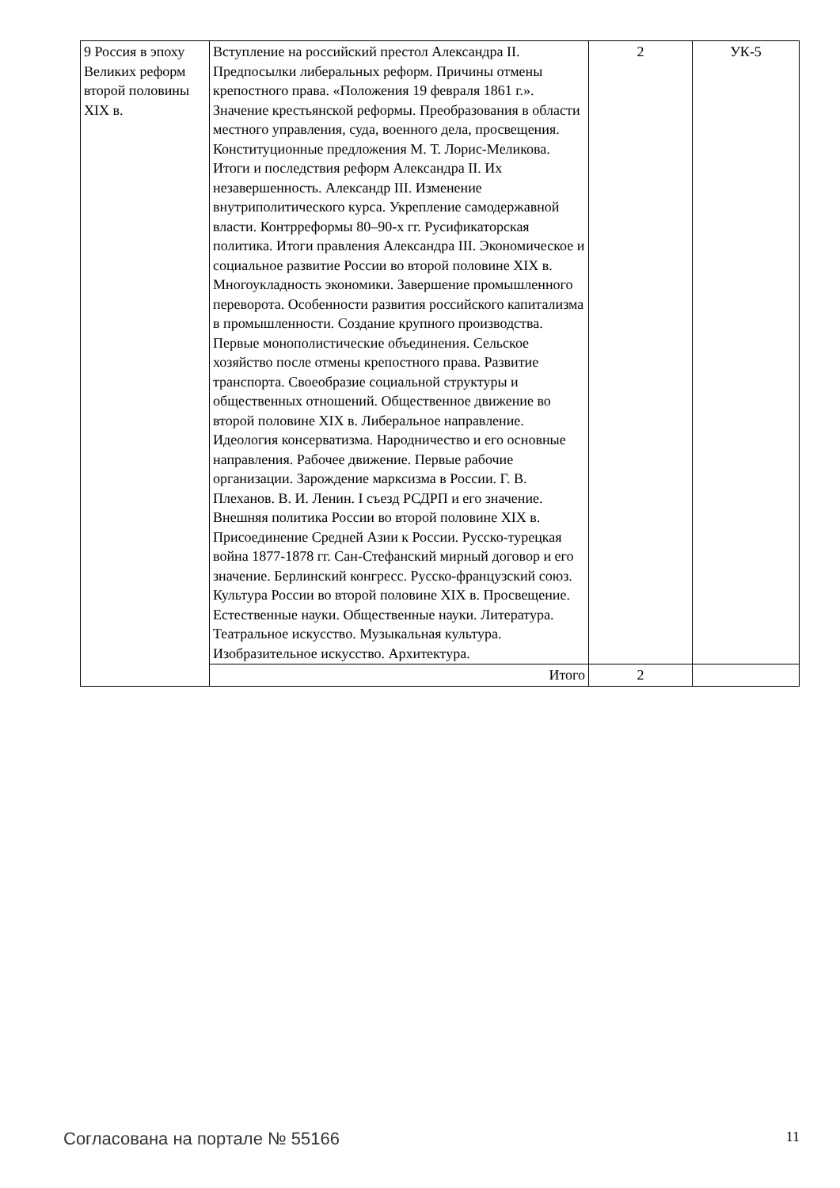| 9 Россия в эпоху Великих реформ второй половины XIX в. | Вступление на российский престол Александра II. Предпосылки либеральных реформ. Причины отмены крепостного права. «Положения 19 февраля 1861 г.». Значение крестьянской реформы. Преобразования в области местного управления, суда, военного дела, просвещения. Конституционные предложения М. Т. Лорис-Меликова. Итоги и последствия реформ Александра II. Их незавершенность. Александр III. Изменение внутриполитического курса. Укрепление самодержавной власти. Контрреформы 80–90-х гг. Русификаторская политика. Итоги правления Александра III. Экономическое и социальное развитие России во второй половине XIX в. Многоукладность экономики. Завершение промышленного переворота. Особенности развития российского капитализма в промышленности. Создание крупного производства. Первые монополистические объединения. Сельское хозяйство после отмены крепостного права. Развитие транспорта. Своеобразие социальной структуры и общественных отношений. Общественное движение во второй половине XIX в. Либеральное направление. Идеология консерватизма. Народничество и его основные направления. Рабочее движение. Первые рабочие организации. Зарождение марксизма в России. Г. В. Плеханов. В. И. Ленин. I съезд РСДРП и его значение. Внешняя политика России во второй половине XIX в. Присоединение Средней Азии к России. Русско-турецкая война 1877-1878 гг. Сан-Стефанский мирный договор и его значение. Берлинский конгресс. Русско-французский союз. Культура России во второй половине XIX в. Просвещение. Естественные науки. Общественные науки. Литература. Театральное искусство. Музыкальная культура. Изобразительное искусство. Архитектура. | 2 | УК-5 |
| | Итого | 2 | |
Согласована на портале № 55166 11